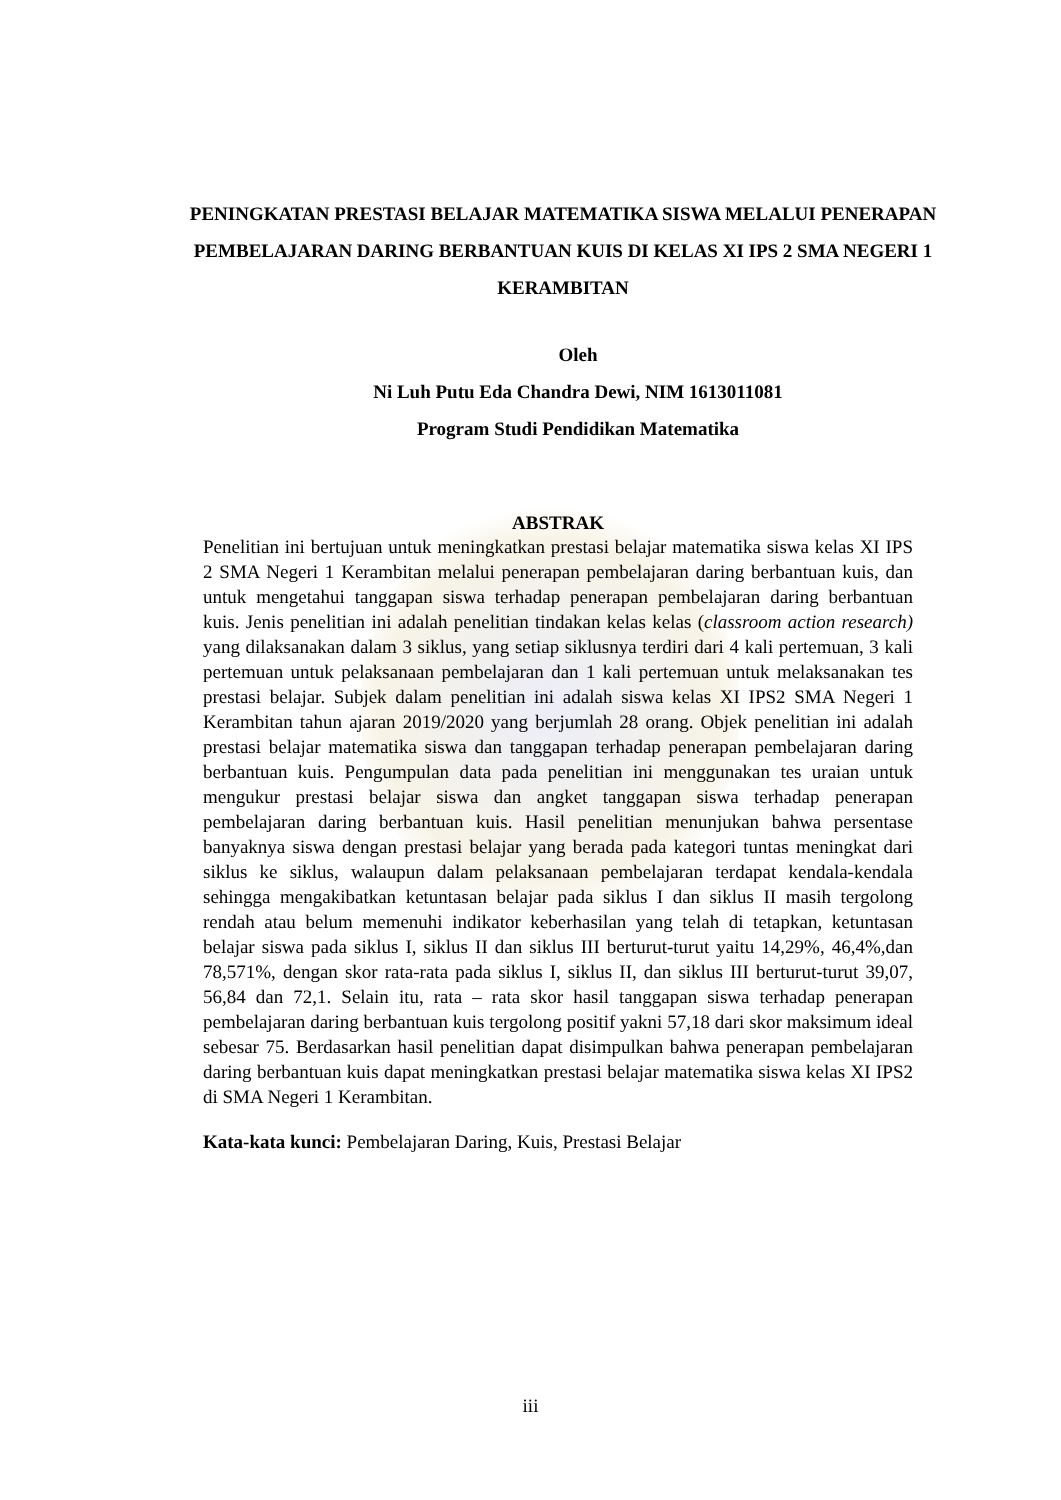PENINGKATAN PRESTASI BELAJAR MATEMATIKA SISWA MELALUI PENERAPAN PEMBELAJARAN DARING BERBANTUAN KUIS DI KELAS XI IPS 2 SMA NEGERI 1 KERAMBITAN
Oleh
Ni Luh Putu Eda Chandra Dewi, NIM 1613011081
Program Studi Pendidikan Matematika
ABSTRAK
Penelitian ini bertujuan untuk meningkatkan prestasi belajar matematika siswa kelas XI IPS 2 SMA Negeri 1 Kerambitan melalui penerapan pembelajaran daring berbantuan kuis, dan untuk mengetahui tanggapan siswa terhadap penerapan pembelajaran daring berbantuan kuis. Jenis penelitian ini adalah penelitian tindakan kelas kelas (classroom action research) yang dilaksanakan dalam 3 siklus, yang setiap siklusnya terdiri dari 4 kali pertemuan, 3 kali pertemuan untuk pelaksanaan pembelajaran dan 1 kali pertemuan untuk melaksanakan tes prestasi belajar. Subjek dalam penelitian ini adalah siswa kelas XI IPS2 SMA Negeri 1 Kerambitan tahun ajaran 2019/2020 yang berjumlah 28 orang. Objek penelitian ini adalah prestasi belajar matematika siswa dan tanggapan terhadap penerapan pembelajaran daring berbantuan kuis. Pengumpulan data pada penelitian ini menggunakan tes uraian untuk mengukur prestasi belajar siswa dan angket tanggapan siswa terhadap penerapan pembelajaran daring berbantuan kuis. Hasil penelitian menunjukan bahwa persentase banyaknya siswa dengan prestasi belajar yang berada pada kategori tuntas meningkat dari siklus ke siklus, walaupun dalam pelaksanaan pembelajaran terdapat kendala-kendala sehingga mengakibatkan ketuntasan belajar pada siklus I dan siklus II masih tergolong rendah atau belum memenuhi indikator keberhasilan yang telah di tetapkan, ketuntasan belajar siswa pada siklus I, siklus II dan siklus III berturut-turut yaitu 14,29%, 46,4%,dan 78,571%, dengan skor rata-rata pada siklus I, siklus II, dan siklus III berturut-turut 39,07, 56,84 dan 72,1. Selain itu, rata – rata skor hasil tanggapan siswa terhadap penerapan pembelajaran daring berbantuan kuis tergolong positif yakni 57,18 dari skor maksimum ideal sebesar 75. Berdasarkan hasil penelitian dapat disimpulkan bahwa penerapan pembelajaran daring berbantuan kuis dapat meningkatkan prestasi belajar matematika siswa kelas XI IPS2 di SMA Negeri 1 Kerambitan.
Kata-kata kunci: Pembelajaran Daring, Kuis, Prestasi Belajar
iii